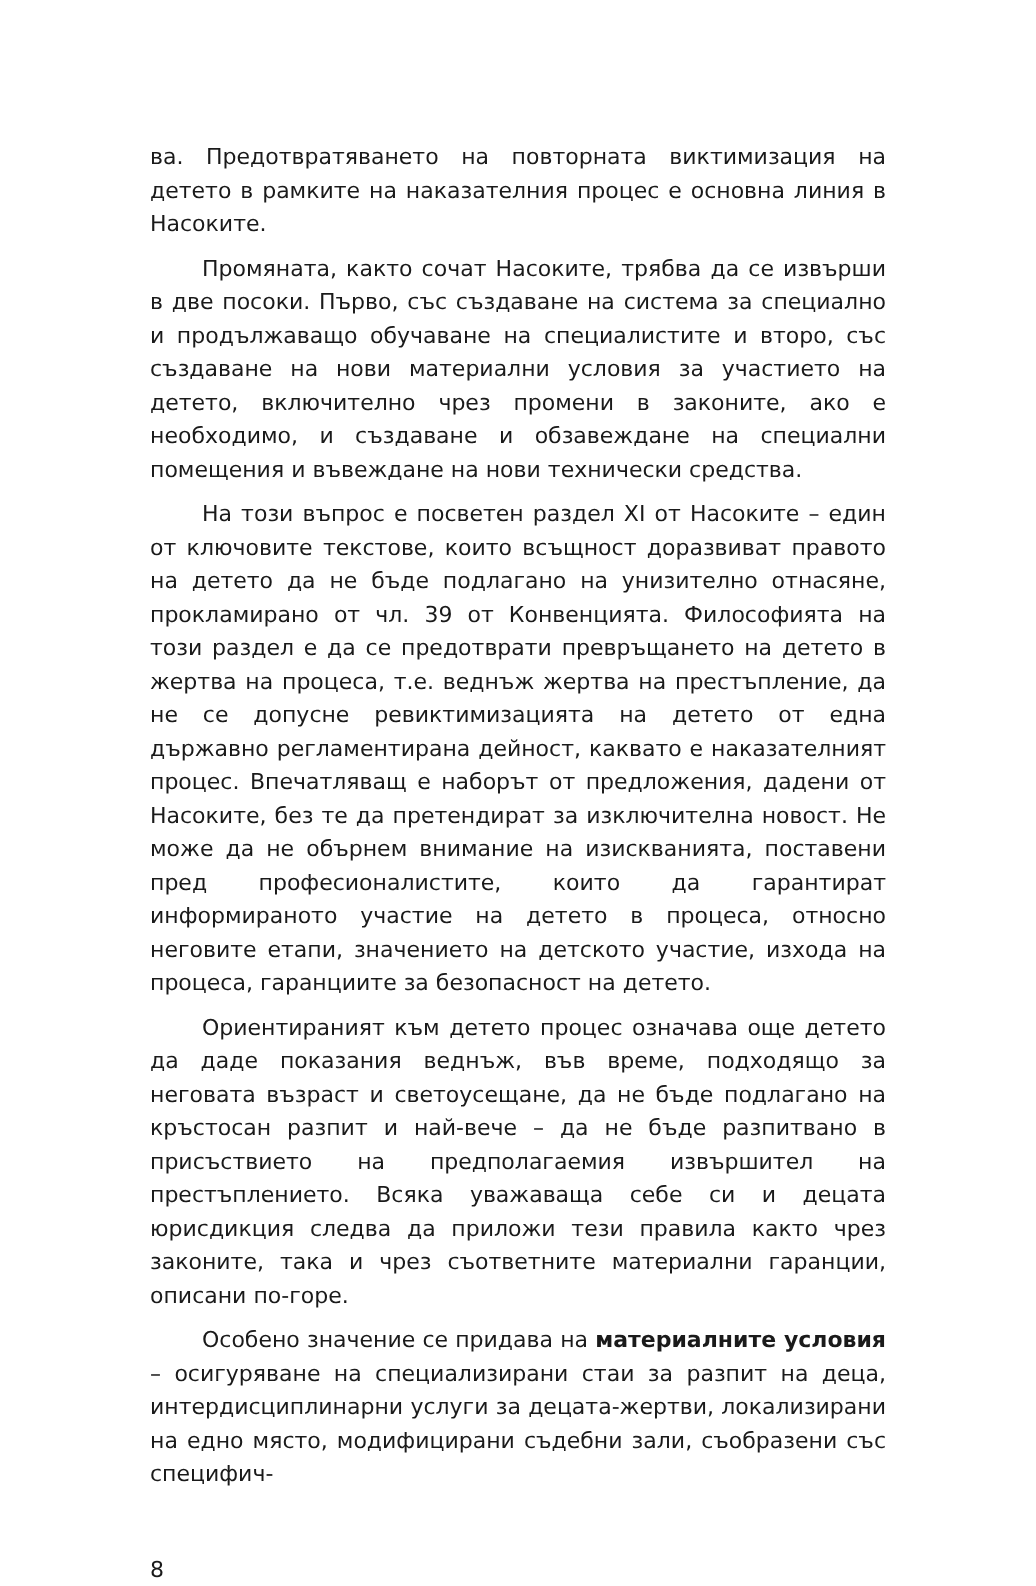ва. Предотвратяването на повторната виктимизация на детето в рамките на наказателния процес е основна линия в Насоките.
Промяната, както сочат Насоките, трябва да се извърши в две посоки. Първо, със създаване на система за специално и продължаващо обучаване на специалистите и второ, със създаване на нови материални условия за участието на детето, включително чрез промени в законите, ако е необходимо, и създаване и обзавеждане на специални помещения и въвеждане на нови технически средства.
На този въпрос е посветен раздел XI от Насоките – един от ключовите текстове, които всъщност доразвиват правото на детето да не бъде подлагано на унизително отнасяне, прокламирано от чл. 39 от Конвенцията. Философията на този раздел е да се предотврати превръщането на детето в жертва на процеса, т.е. веднъж жертва на престъпление, да не се допусне ревиктимизацията на детето от една държавно регламентирана дейност, каквато е наказателният процес. Впечатляващ е наборът от предложения, дадени от Насоките, без те да претендират за изключителна новост. Не може да не обърнем внимание на изискванията, поставени пред професионалистите, които да гарантират информираното участие на детето в процеса, относно неговите етапи, значението на детското участие, изхода на процеса, гаранциите за безопасност на детето.
Ориентираният към детето процес означава още детето да даде показания веднъж, във време, подходящо за неговата възраст и светоусещане, да не бъде подлагано на кръстосан разпит и най-вече – да не бъде разпитвано в присъствието на предполагаемия извършител на престъплението. Всяка уважаваща себе си и децата юрисдикция следва да приложи тези правила както чрез законите, така и чрез съответните материални гаранции, описани по-горе.
Особено значение се придава на материалните условия – осигуряване на специализирани стаи за разпит на деца, интердисциплинарни услуги за децата-жертви, локализирани на едно място, модифицирани съдебни зали, съобразени със специфич-
8